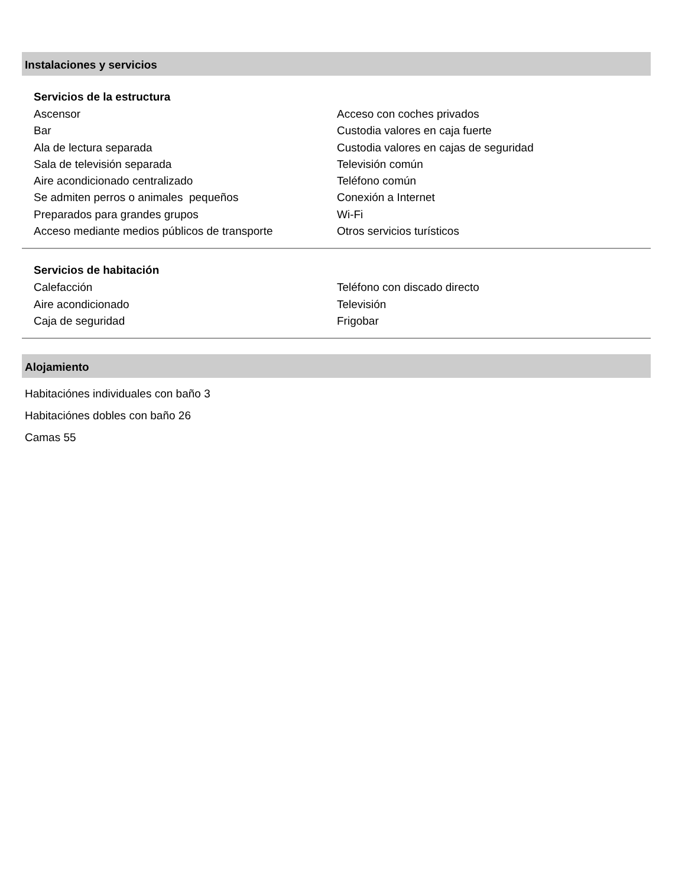Instalaciones y servicios
Servicios de la estructura
Ascensor
Bar
Ala de lectura separada
Sala de televisión separada
Aire acondicionado centralizado
Se admiten perros o animales pequeños
Preparados para grandes grupos
Acceso mediante medios públicos de transporte
Acceso con coches privados
Custodia valores en caja fuerte
Custodia valores en cajas de seguridad
Televisión común
Teléfono común
Conexión a Internet
Wi-Fi
Otros servicios turísticos
Servicios de habitación
Calefacción
Aire acondicionado
Caja de seguridad
Teléfono con discado directo
Televisión
Frigobar
Alojamiento
Habitaciónes individuales con baño 3
Habitaciónes dobles con baño 26
Camas 55